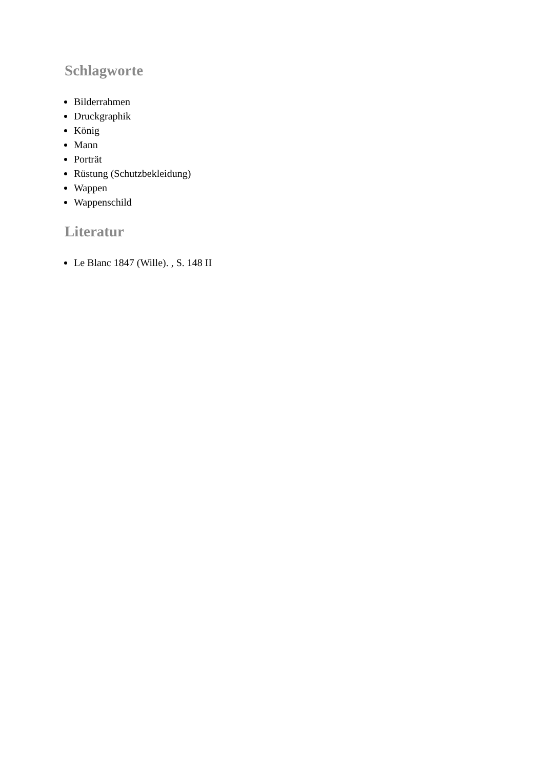Schlagworte
Bilderrahmen
Druckgraphik
König
Mann
Porträt
Rüstung (Schutzbekleidung)
Wappen
Wappenschild
Literatur
Le Blanc 1847 (Wille). , S. 148 II